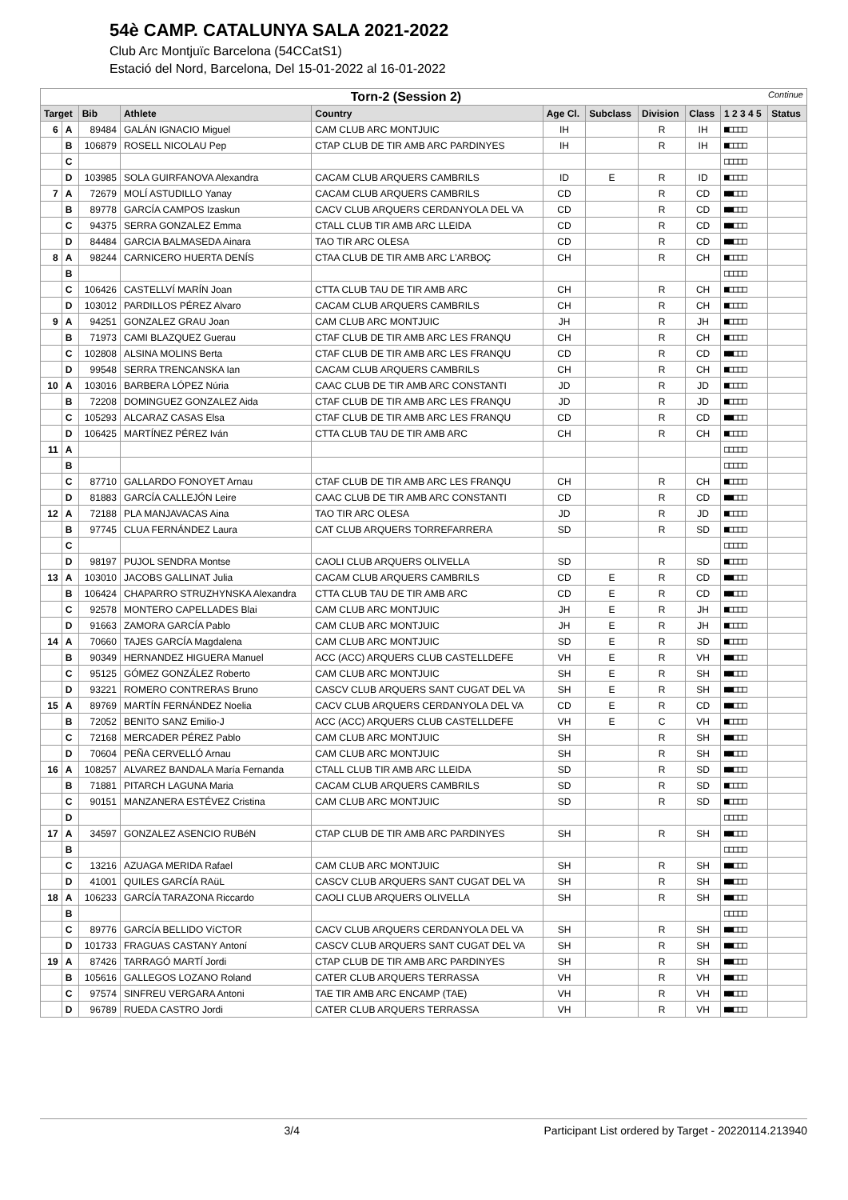54è CAMP. CATALUNYA SALA 2021-2022
Club Arc Montjuïc Barcelona (54CCatS1)
Estació del Nord, Barcelona, Del 15-01-2022 al 16-01-2022
| Torn-2 (Session 2) Continue | | | | | | | | | | |
| --- | --- | --- | --- | --- | --- | --- | --- | --- | --- | --- |
| Target | | Bib | Athlete | Country | Age Cl. | Subclass | Division | Class | 1 2 3 4 5 | Status |
| 6 | A | 89484 | GALÁN IGNACIO Miguel | CAM CLUB ARC MONTJUIC | IH | | R | IH | ■□□□□ | |
| | B | 106879 | ROSELL NICOLAU Pep | CTAP CLUB DE TIR AMB ARC PARDINYES | IH | | R | IH | ■□□□□ | |
| | C | | | | | | | | □□□□□ | |
| | D | 103985 | SOLA GUIRFANOVA Alexandra | CACAM CLUB ARQUERS CAMBRILS | ID | E | R | ID | ■□□□□ | |
| 7 | A | 72679 | MOLÍ ASTUDILLO Yanay | CACAM CLUB ARQUERS CAMBRILS | CD | | R | CD | ■■□□□ | |
| | B | 89778 | GARCÍA CAMPOS Izaskun | CACV CLUB ARQUERS CERDANYOLA DEL VA | CD | | R | CD | ■■□□□ | |
| | C | 94375 | SERRA GONZALEZ Emma | CTALL CLUB TIR AMB ARC LLEIDA | CD | | R | CD | ■■□□□ | |
| | D | 84484 | GARCIA BALMASEDA Ainara | TAO TIR ARC OLESA | CD | | R | CD | ■■□□□ | |
| 8 | A | 98244 | CARNICERO HUERTA DENÍS | CTAA CLUB DE TIR AMB ARC L'ARBOÇ | CH | | R | CH | ■□□□□ | |
| | B | | | | | | | | □□□□□ | |
| | C | 106426 | CASTELLVÍ MARÍN Joan | CTTA CLUB TAU DE TIR AMB ARC | CH | | R | CH | ■□□□□ | |
| | D | 103012 | PARDILLOS PÉREZ Alvaro | CACAM CLUB ARQUERS CAMBRILS | CH | | R | CH | ■□□□□ | |
| 9 | A | 94251 | GONZALEZ GRAU Joan | CAM CLUB ARC MONTJUIC | JH | | R | JH | ■□□□□ | |
| | B | 71973 | CAMI BLAZQUEZ Guerau | CTAF CLUB DE TIR AMB ARC LES FRANQU | CH | | R | CH | ■□□□□ | |
| | C | 102808 | ALSINA MOLINS Berta | CTAF CLUB DE TIR AMB ARC LES FRANQU | CD | | R | CD | ■■□□□ | |
| | D | 99548 | SERRA TRENCANSKA Ian | CACAM CLUB ARQUERS CAMBRILS | CH | | R | CH | ■□□□□ | |
| 10 | A | 103016 | BARBERA LÓPEZ Núria | CAAC CLUB DE TIR AMB ARC CONSTANTI | JD | | R | JD | ■□□□□ | |
| | B | 72208 | DOMINGUEZ GONZALEZ Aida | CTAF CLUB DE TIR AMB ARC LES FRANQU | JD | | R | JD | ■□□□□ | |
| | C | 105293 | ALCARAZ CASAS Elsa | CTAF CLUB DE TIR AMB ARC LES FRANQU | CD | | R | CD | ■■□□□ | |
| | D | 106425 | MARTÍNEZ PÉREZ Iván | CTTA CLUB TAU DE TIR AMB ARC | CH | | R | CH | ■□□□□ | |
| 11 | A | | | | | | | | □□□□□ | |
| | B | | | | | | | | □□□□□ | |
| | C | 87710 | GALLARDO FONOYET Arnau | CTAF CLUB DE TIR AMB ARC LES FRANQU | CH | | R | CH | ■□□□□ | |
| | D | 81883 | GARCÍA CALLEJÓN Leire | CAAC CLUB DE TIR AMB ARC CONSTANTI | CD | | R | CD | ■■□□□ | |
| 12 | A | 72188 | PLA MANJAVACAS Aina | TAO TIR ARC OLESA | JD | | R | JD | ■□□□□ | |
| | B | 97745 | CLUA FERNÁNDEZ Laura | CAT CLUB ARQUERS TORREFARRERA | SD | | R | SD | ■□□□□ | |
| | C | | | | | | | | □□□□□ | |
| | D | 98197 | PUJOL SENDRA Montse | CAOLI CLUB ARQUERS OLIVELLA | SD | | R | SD | ■□□□□ | |
| 13 | A | 103010 | JACOBS GALLINAT Julia | CACAM CLUB ARQUERS CAMBRILS | CD | E | R | CD | ■■□□□ | |
| | B | 106424 | CHAPARRO STRUZHYNSKA Alexandra | CTTA CLUB TAU DE TIR AMB ARC | CD | E | R | CD | ■■□□□ | |
| | C | 92578 | MONTERO CAPELLADES Blai | CAM CLUB ARC MONTJUIC | JH | E | R | JH | ■□□□□ | |
| | D | 91663 | ZAMORA GARCÍA Pablo | CAM CLUB ARC MONTJUIC | JH | E | R | JH | ■□□□□ | |
| 14 | A | 70660 | TAJES GARCÍA Magdalena | CAM CLUB ARC MONTJUIC | SD | E | R | SD | ■□□□□ | |
| | B | 90349 | HERNANDEZ HIGUERA Manuel | ACC (ACC) ARQUERS CLUB CASTELLDEFE | VH | E | R | VH | ■■□□□ | |
| | C | 95125 | GÓMEZ GONZÁLEZ Roberto | CAM CLUB ARC MONTJUIC | SH | E | R | SH | ■■□□□ | |
| | D | 93221 | ROMERO CONTRERAS Bruno | CASCV CLUB ARQUERS SANT CUGAT DEL VA | SH | E | R | SH | ■■□□□ | |
| 15 | A | 89769 | MARTÍN FERNÁNDEZ Noelia | CACV CLUB ARQUERS CERDANYOLA DEL VA | CD | E | R | CD | ■■□□□ | |
| | B | 72052 | BENITO SANZ Emilio-J | ACC (ACC) ARQUERS CLUB CASTELLDEFE | VH | E | C | VH | ■□□□□ | |
| | C | 72168 | MERCADER PÉREZ Pablo | CAM CLUB ARC MONTJUIC | SH | | R | SH | ■■□□□ | |
| | D | 70604 | PEÑA CERVELLÓ Arnau | CAM CLUB ARC MONTJUIC | SH | | R | SH | ■■□□□ | |
| 16 | A | 108257 | ALVAREZ BANDALA María Fernanda | CTALL CLUB TIR AMB ARC LLEIDA | SD | | R | SD | ■■□□□ | |
| | B | 71881 | PITARCH LAGUNA Maria | CACAM CLUB ARQUERS CAMBRILS | SD | | R | SD | ■□□□□ | |
| | C | 90151 | MANZANERA ESTÉVEZ Cristina | CAM CLUB ARC MONTJUIC | SD | | R | SD | ■□□□□ | |
| | D | | | | | | | | □□□□□ | |
| 17 | A | 34597 | GONZALEZ ASENCIO RUBéN | CTAP CLUB DE TIR AMB ARC PARDINYES | SH | | R | SH | ■■□□□ | |
| | B | | | | | | | | □□□□□ | |
| | C | 13216 | AZUAGA MERIDA Rafael | CAM CLUB ARC MONTJUIC | SH | | R | SH | ■■□□□ | |
| | D | 41001 | QUILES GARCÍA RAüL | CASCV CLUB ARQUERS SANT CUGAT DEL VA | SH | | R | SH | ■■□□□ | |
| 18 | A | 106233 | GARCÍA TARAZONA Riccardo | CAOLI CLUB ARQUERS OLIVELLA | SH | | R | SH | ■■□□□ | |
| | B | | | | | | | | □□□□□ | |
| | C | 89776 | GARCÍA BELLIDO VíCTOR | CACV CLUB ARQUERS CERDANYOLA DEL VA | SH | | R | SH | ■■□□□ | |
| | D | 101733 | FRAGUAS CASTANY Antoní | CASCV CLUB ARQUERS SANT CUGAT DEL VA | SH | | R | SH | ■■□□□ | |
| 19 | A | 87426 | TARRAGÓ MARTÍ Jordi | CTAP CLUB DE TIR AMB ARC PARDINYES | SH | | R | SH | ■■□□□ | |
| | B | 105616 | GALLEGOS LOZANO Roland | CATER CLUB ARQUERS TERRASSA | VH | | R | VH | ■■□□□ | |
| | C | 97574 | SINFREU VERGARA Antoni | TAE TIR AMB ARC ENCAMP (TAE) | VH | | R | VH | ■■□□□ | |
| | D | 96789 | RUEDA CASTRO Jordi | CATER CLUB ARQUERS TERRASSA | VH | | R | VH | ■■□□□ | |
3/4 Participant List ordered by Target - 20220114.213940